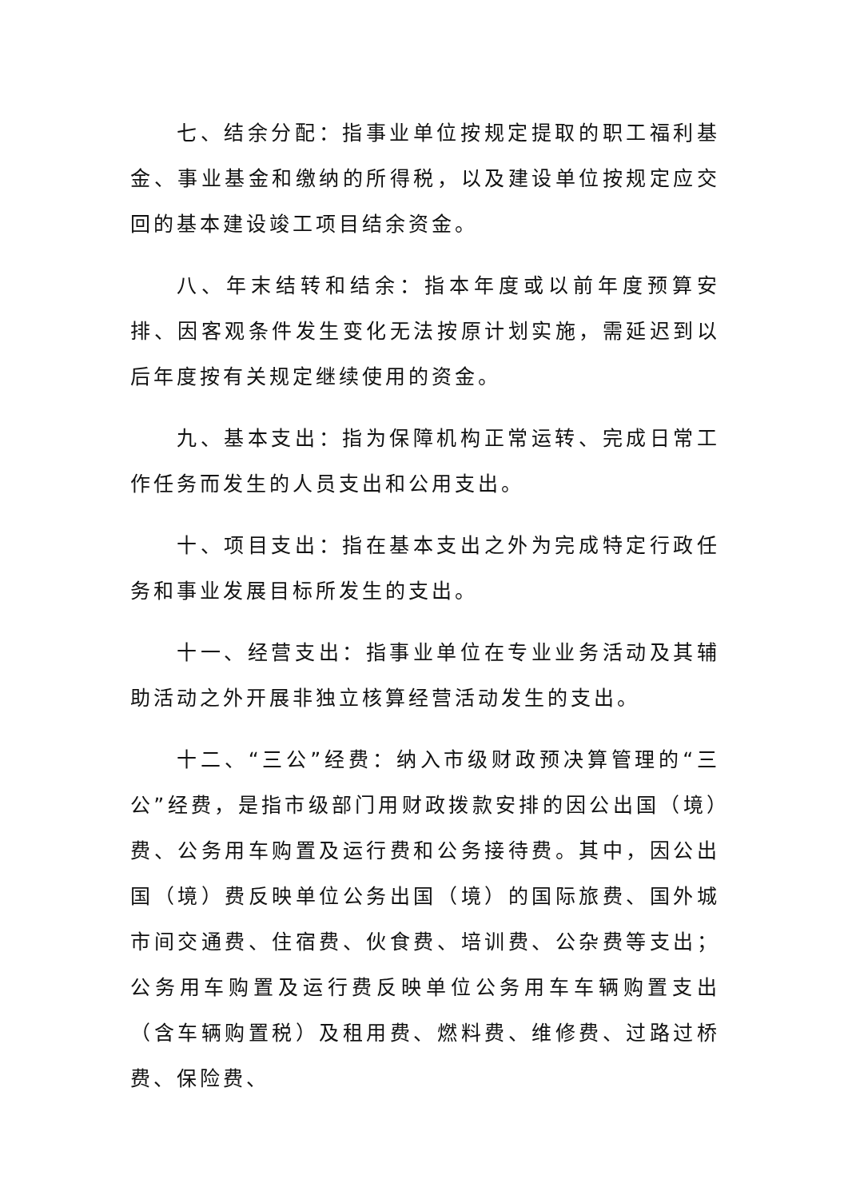七、结余分配：指事业单位按规定提取的职工福利基金、事业基金和缴纳的所得税，以及建设单位按规定应交回的基本建设竣工项目结余资金。
八、年末结转和结余：指本年度或以前年度预算安排、因客观条件发生变化无法按原计划实施，需延迟到以后年度按有关规定继续使用的资金。
九、基本支出：指为保障机构正常运转、完成日常工作任务而发生的人员支出和公用支出。
十、项目支出：指在基本支出之外为完成特定行政任务和事业发展目标所发生的支出。
十一、经营支出：指事业单位在专业业务活动及其辅助活动之外开展非独立核算经营活动发生的支出。
十二、“三公”经费：纳入市级财政预决算管理的“三公”经费，是指市级部门用财政拨款安排的因公出国（境）费、公务用车购置及运行费和公务接待费。其中，因公出国（境）费反映单位公务出国（境）的国际旅费、国外城市间交通费、住宿费、伙食费、培训费、公杂费等支出；公务用车购置及运行费反映单位公务用车车辆购置支出（含车辆购置税）及租用费、燃料费、维修费、过路过桥费、保险费、